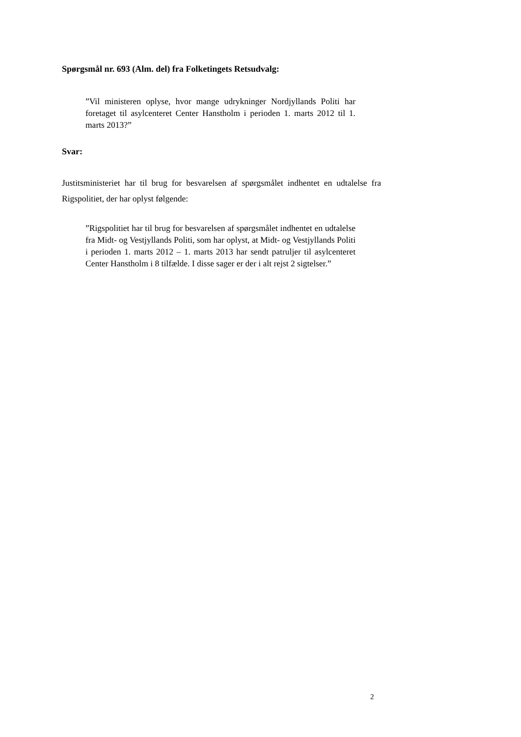Spørgsmål nr. 693 (Alm. del) fra Folketingets Retsudvalg:
”Vil ministeren oplyse, hvor mange udrykninger Nordjyllands Politi har foretaget til asylcenteret Center Hanstholm i perioden 1. marts 2012 til 1. marts 2013?”
Svar:
Justitsministeriet har til brug for besvarelsen af spørgsmålet indhentet en udtalelse fra Rigspolitiet, der har oplyst følgende:
”Rigspolitiet har til brug for besvarelsen af spørgsmålet indhentet en udtalelse fra Midt- og Vestjyllands Politi, som har oplyst, at Midt- og Vestjyllands Politi i perioden 1. marts 2012 – 1. marts 2013 har sendt patruljer til asylcenteret Center Hanstholm i 8 tilfælde. I disse sager er der i alt rejst 2 sigtelser.”
2